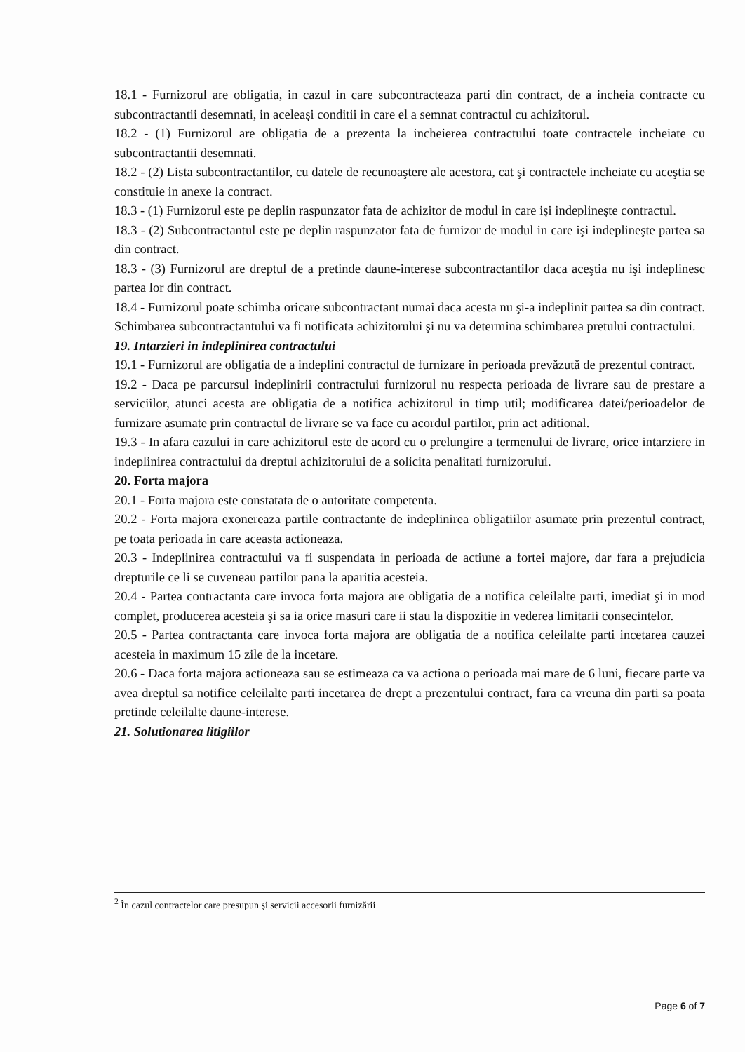18.1 - Furnizorul are obligatia, in cazul in care subcontracteaza parti din contract, de a incheia contracte cu subcontractantii desemnati, in aceleaşi conditii in care el a semnat contractul cu achizitorul.
18.2 - (1) Furnizorul are obligatia de a prezenta la incheierea contractului toate contractele incheiate cu subcontractantii desemnati.
18.2 - (2) Lista subcontractantilor, cu datele de recunoaştere ale acestora, cat şi contractele incheiate cu aceştia se constituie in anexe la contract.
18.3 - (1) Furnizorul este pe deplin raspunzator fata de achizitor de modul in care işi indeplineşte contractul.
18.3 - (2) Subcontractantul este pe deplin raspunzator fata de furnizor de modul in care işi indeplineşte partea sa din contract.
18.3 - (3) Furnizorul are dreptul de a pretinde daune-interese subcontractantilor daca aceştia nu işi indeplinesc partea lor din contract.
18.4 - Furnizorul poate schimba oricare subcontractant numai daca acesta nu şi-a indeplinit partea sa din contract. Schimbarea subcontractantului va fi notificata achizitorului şi nu va determina schimbarea pretului contractului.
19. Intarzieri in indeplinirea contractului
19.1 - Furnizorul are obligatia de a indeplini contractul de furnizare in perioada prevăzută de prezentul contract.
19.2 - Daca pe parcursul indeplinirii contractului furnizorul nu respecta perioada de livrare sau de prestare a serviciilor, atunci acesta are obligatia de a notifica achizitorul in timp util; modificarea datei/perioadelor de furnizare asumate prin contractul de livrare se va face cu acordul partilor, prin act aditional.
19.3 - In afara cazului in care achizitorul este de acord cu o prelungire a termenului de livrare, orice intarziere in indeplinirea contractului da dreptul achizitorului de a solicita penalitati furnizorului.
20. Forta majora
20.1 - Forta majora este constatata de o autoritate competenta.
20.2 - Forta majora exonereaza partile contractante de indeplinirea obligatiilor asumate prin prezentul contract, pe toata perioada in care aceasta actioneaza.
20.3 - Indeplinirea contractului va fi suspendata in perioada de actiune a fortei majore, dar fara a prejudicia drepturile ce li se cuveneau partilor pana la aparitia acesteia.
20.4 - Partea contractanta care invoca forta majora are obligatia de a notifica celeilalte parti, imediat şi in mod complet, producerea acesteia şi sa ia orice masuri care ii stau la dispozitie in vederea limitarii consecintelor.
20.5 - Partea contractanta care invoca forta majora are obligatia de a notifica celeilalte parti incetarea cauzei acesteia in maximum 15 zile de la incetare.
20.6 - Daca forta majora actioneaza sau se estimeaza ca va actiona o perioada mai mare de 6 luni, fiecare parte va avea dreptul sa notifice celeilalte parti incetarea de drept a prezentului contract, fara ca vreuna din parti sa poata pretinde celeilalte daune-interese.
21. Solutionarea litigiilor
<sup>2</sup> În cazul contractelor care presupun şi servicii accesorii furnizării
Page 6 of 7